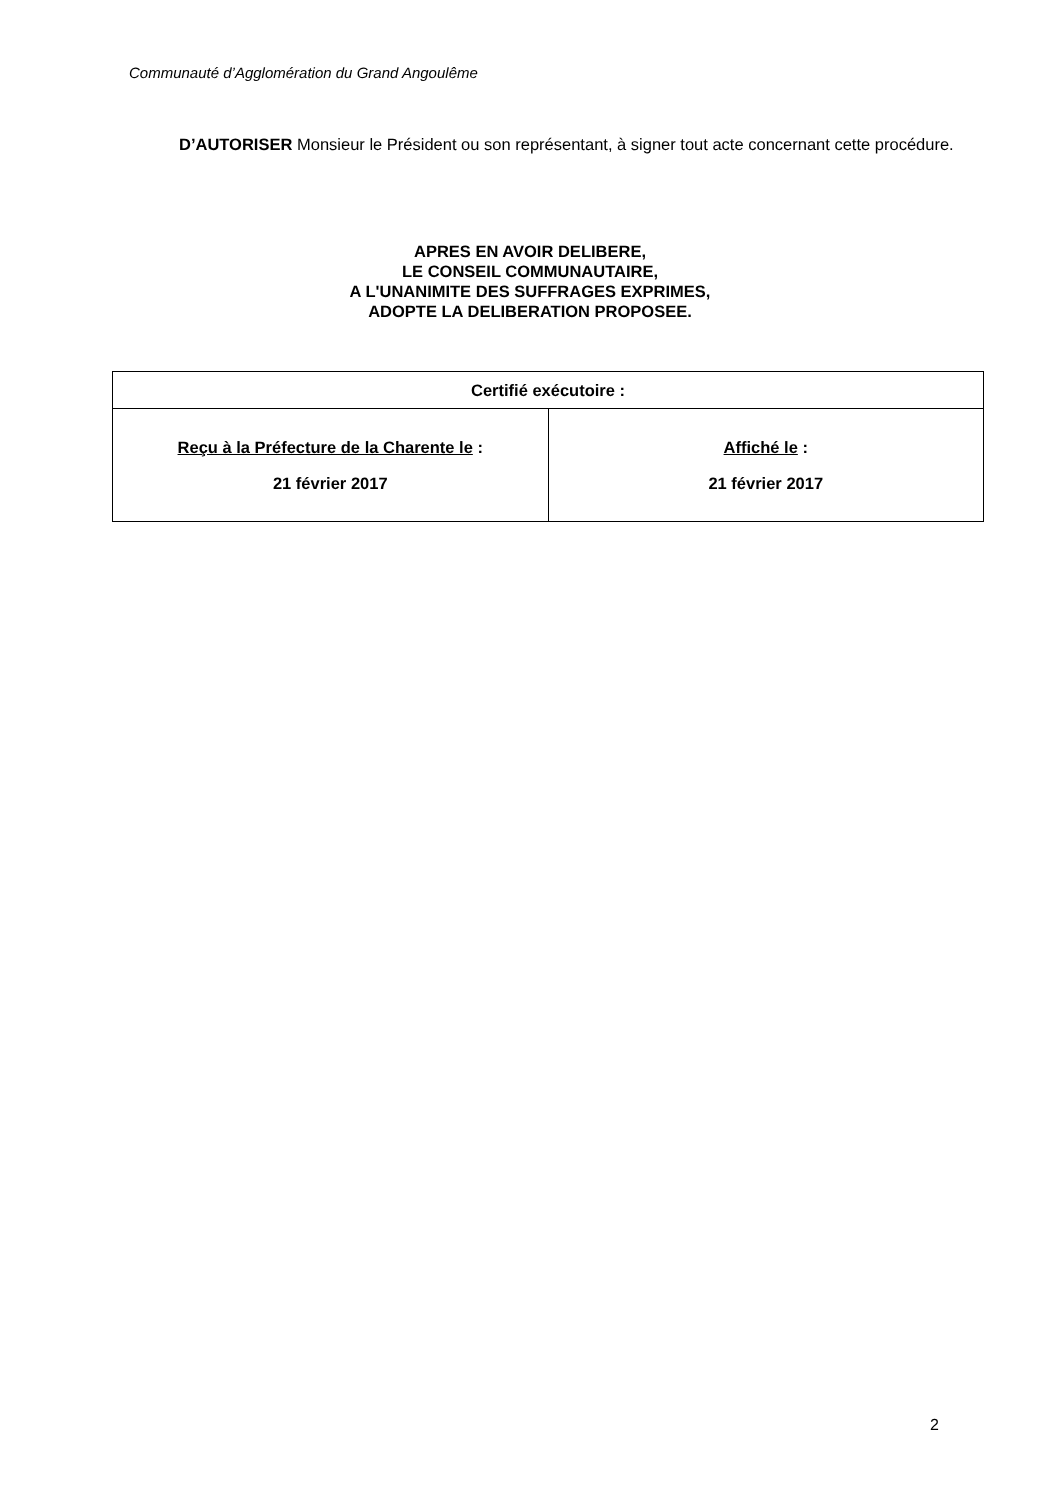Communauté d’Agglomération du Grand Angoulême
D’AUTORISER Monsieur le Président ou son représentant, à signer tout acte concernant cette procédure.
APRES EN AVOIR DELIBERE,
LE CONSEIL COMMUNAUTAIRE,
A L'UNANIMITE DES SUFFRAGES EXPRIMES,
ADOPTE LA DELIBERATION PROPOSEE.
| Certifié exécutoire : | |
| --- | --- |
| Reçu à la Préfecture de la Charente le : 21 février 2017 | Affiché le : 21 février 2017 |
2